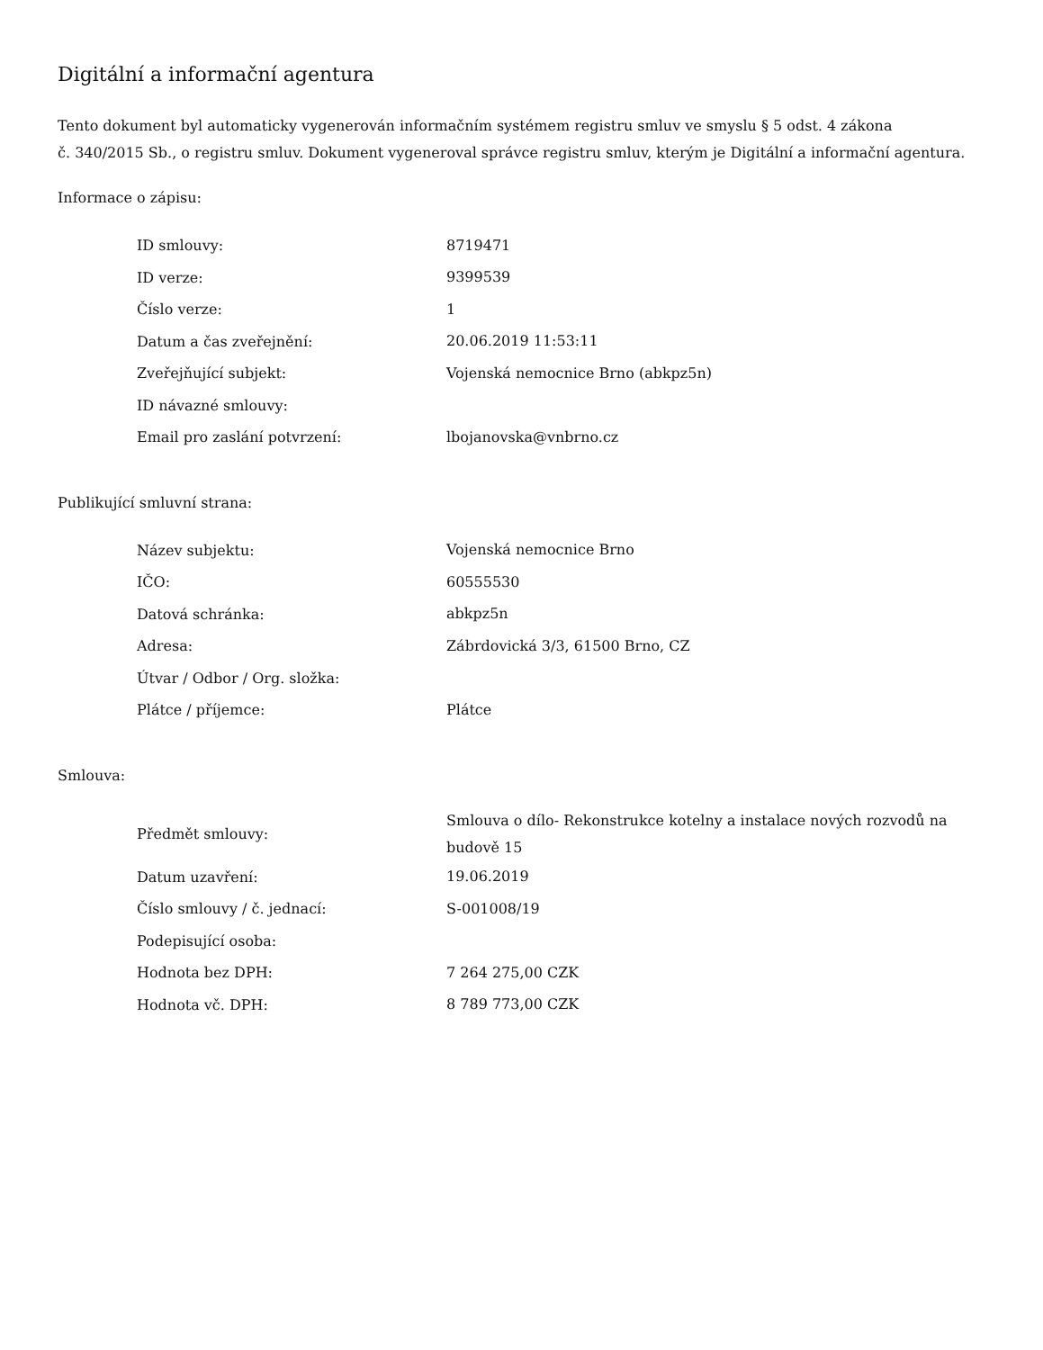Digitální a informační agentura
Tento dokument byl automaticky vygenerován informačním systémem registru smluv ve smyslu § 5 odst. 4 zákona
č. 340/2015 Sb., o registru smluv. Dokument vygeneroval správce registru smluv, kterým je Digitální a informační agentura.
Informace o zápisu:
| ID smlouvy: | 8719471 |
| ID verze: | 9399539 |
| Číslo verze: | 1 |
| Datum a čas zveřejnění: | 20.06.2019 11:53:11 |
| Zveřejňující subjekt: | Vojenská nemocnice Brno (abkpz5n) |
| ID návazné smlouvy: | |
| Email pro zaslání potvrzení: | lbojanovska@vnbrno.cz |
Publikující smluvní strana:
| Název subjektu: | Vojenská nemocnice Brno |
| IČO: | 60555530 |
| Datová schránka: | abkpz5n |
| Adresa: | Zábrdovická 3/3, 61500 Brno, CZ |
| Útvar / Odbor / Org. složka: | |
| Plátce / příjemce: | Plátce |
Smlouva:
| Předmět smlouvy: | Smlouva o dílo- Rekonstrukce kotelny a instalace nových rozvodů na budově 15 |
| Datum uzavření: | 19.06.2019 |
| Číslo smlouvy / č. jednací: | S-001008/19 |
| Podepisující osoba: | |
| Hodnota bez DPH: | 7 264 275,00 CZK |
| Hodnota vč. DPH: | 8 789 773,00 CZK |